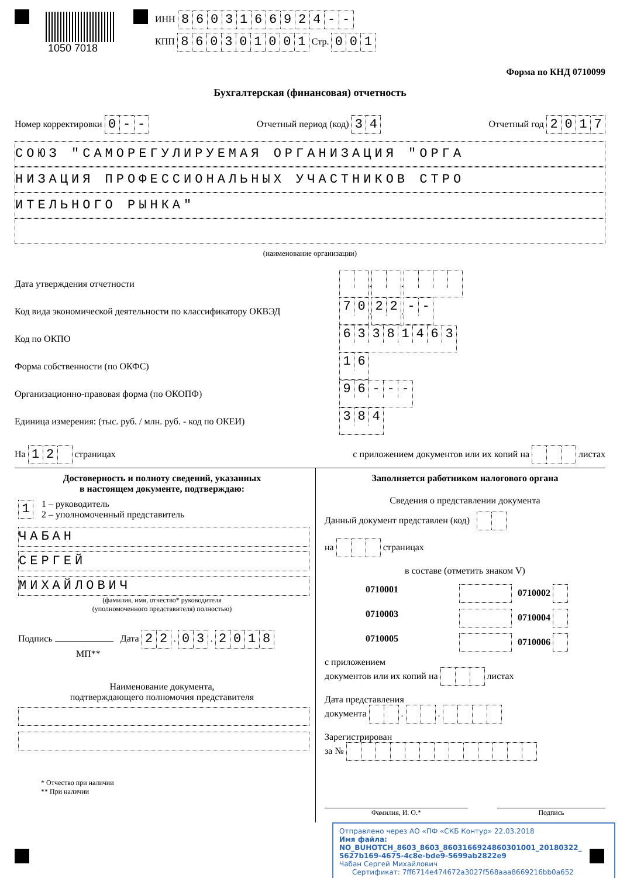ИНН 8603166924 - -
КПП 860301001 Стр. 001
1050 7018
Форма по КНД 0710099
Бухгалтерская (финансовая) отчетность
Номер корректировки 0 - - Отчетный период (код) 34 Отчетный год 2017
СОЮЗ "САМОРЕГУЛИРУЕМАЯ ОРГАНИЗАЦИЯ "ОРГА
НИЗАЦИЯ ПРОФЕССИОНАЛЬНЫХ УЧАСТНИКОВ СТРО
ИТЕЛЬНОГО РЫНКА"
(наименование организации)
Дата утверждения отчетности . .
Код вида экономической деятельности по классификатору ОКВЭД 70 . 22 . - -
Код по ОКПО 63381463
Форма собственности (по ОКФС) 16
Организационно-правовая форма (по ОКОПФ) 96 - - -
Единица измерения: (тыс. руб. / млн. руб. - код по ОКЕИ) 384
На 12 страницах с приложением документов или их копий на листах
Достоверность и полноту сведений, указанных
в настоящем документе, подтверждаю:
1 1 – руководитель
2 – уполномоченный представитель
ЧАБАН
СЕРГЕЙ
МИХАЙЛОВИЧ
(фамилия, имя, отчество* руководителя
(уполномоченного представителя) полностью)
Подпись Дата 22 . 03 . 2018
МП**
Наименование документа,
подтверждающего полномочия представителя
* Отчество при наличии
** При наличии
Заполняется работником налогового органа
Сведения о представлении документа
Данный документ представлен (код)
на страницах
в составе (отметить знаком V)
0710001 0710002 0710003 0710004 0710005 0710006
с приложением
документов или их копий на листах
Дата представления
документа . .
Зарегистрирован
за №
Фамилия, И. О.* Подпись
Отправлено через АО «ПФ «СКБ Контур» 22.03.2018
Имя файла:
NO_BUHOTCH_8603_8603_8603166924860301001_20180322_
5627b169-4675-4c8e-bde9-5699ab2822e9
Чабан Сергей Михайлович
Сертификат: 7ff6714e474672a3027f568aaa8669216bb0a652